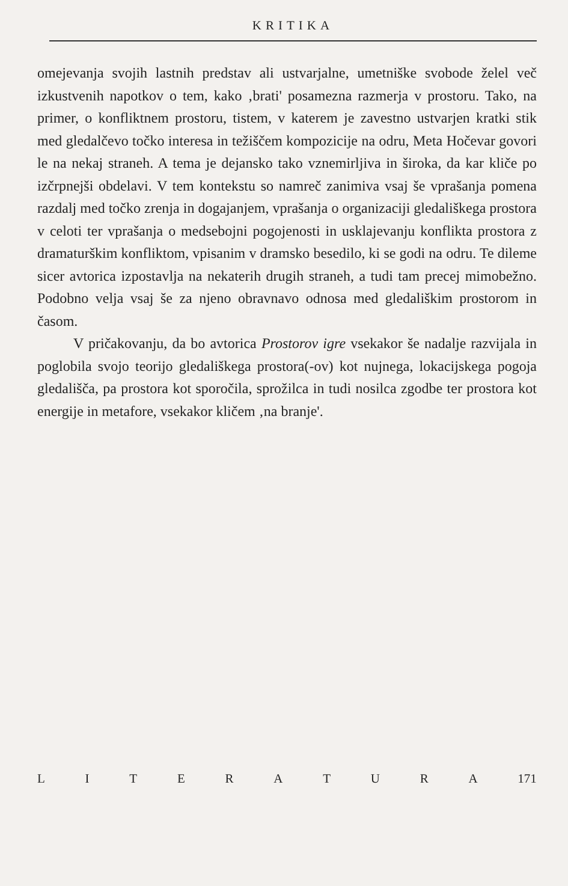KRITIKA
omejevanja svojih lastnih predstav ali ustvarjalne, umetniške svobode želel več izkustvenih napotkov o tem, kako ‚brati' posamezna razmerja v prostoru. Tako, na primer, o konfliktnem prostoru, tistem, v katerem je zavestno ustvarjen kratki stik med gledalčevo točko interesa in težiščem kompozicije na odru, Meta Hočevar govori le na nekaj straneh. A tema je dejansko tako vznemirljiva in široka, da kar kliče po izčrpnejši obdelavi. V tem kontekstu so namreč zanimiva vsaj še vprašanja pomena razdalj med točko zrenja in dogajanjem, vprašanja o organizaciji gledališkega prostora v celoti ter vprašanja o medsebojni pogojenosti in usklajevanju konflikta prostora z dramaturškim konfliktom, vpisanim v dramsko besedilo, ki se godi na odru. Te dileme sicer avtorica izpostavlja na nekaterih drugih straneh, a tudi tam precej mimobežno. Podobno velja vsaj še za njeno obravnavo odnosa med gledališkim prostorom in časom.
V pričakovanju, da bo avtorica Prostorov igre vsekakor še nadalje razvijala in poglobila svojo teorijo gledališkega prostora(-ov) kot nujnega, lokacijskega pogoja gledališča, pa prostora kot sporočila, sprožilca in tudi nosilca zgodbe ter prostora kot energije in metafore, vsekakor kličem ‚na branje'.
LITERATURA 171